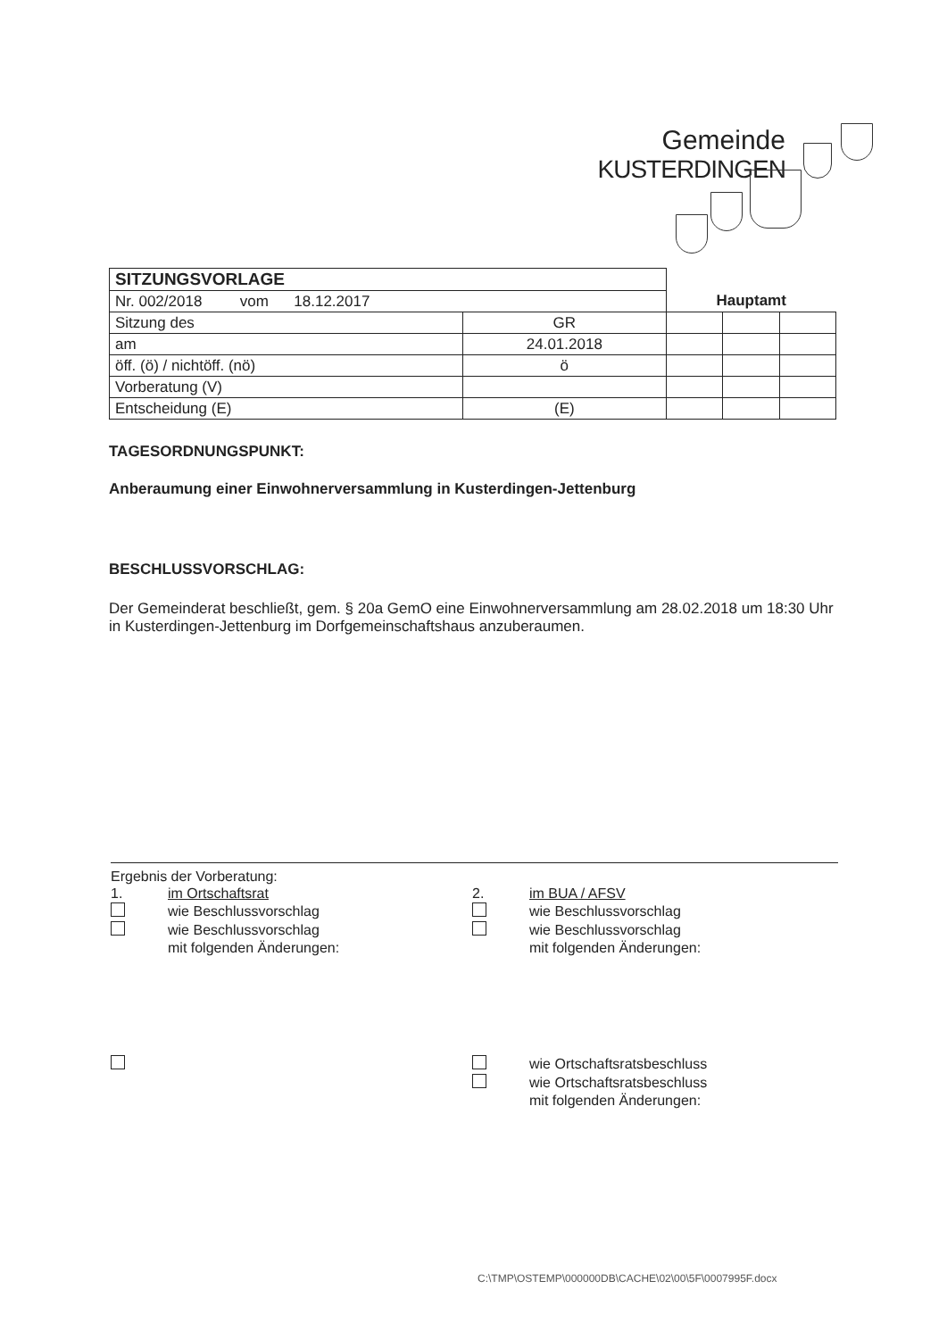Gemeinde
KUSTERDINGEN
| SITZUNGSVORLAGE | | | | |
| Nr. 002/2018 vom 18.12.2017 | | Hauptamt | | |
| Sitzung des | GR | | | |
| am | 24.01.2018 | | | |
| öff. (ö) / nichtöff. (nö) | ö | | | |
| Vorberatung (V) | | | | |
| Entscheidung (E) | (E) | | | |
TAGESORDNUNGSPUNKT:
Anberaumung einer Einwohnerversammlung in Kusterdingen-Jettenburg
BESCHLUSSVORSCHLAG:
Der Gemeinderat beschließt, gem. § 20a GemO eine Einwohnerversammlung am 28.02.2018 um 18:30 Uhr in Kusterdingen-Jettenburg im Dorfgemeinschaftshaus anzuberaumen.
Ergebnis der Vorberatung:
1. im Ortschaftsrat
wie Beschlussvorschlag
wie Beschlussvorschlag
mit folgenden Änderungen:
2. im BUA / AFSV
wie Beschlussvorschlag
wie Beschlussvorschlag
mit folgenden Änderungen:
wie Ortschaftsratsbeschluss
wie Ortschaftsratsbeschluss
mit folgenden Änderungen:
C:\TMP\OSTEMP\000000DB\CACHE\02\00\5F\0007995F.docx